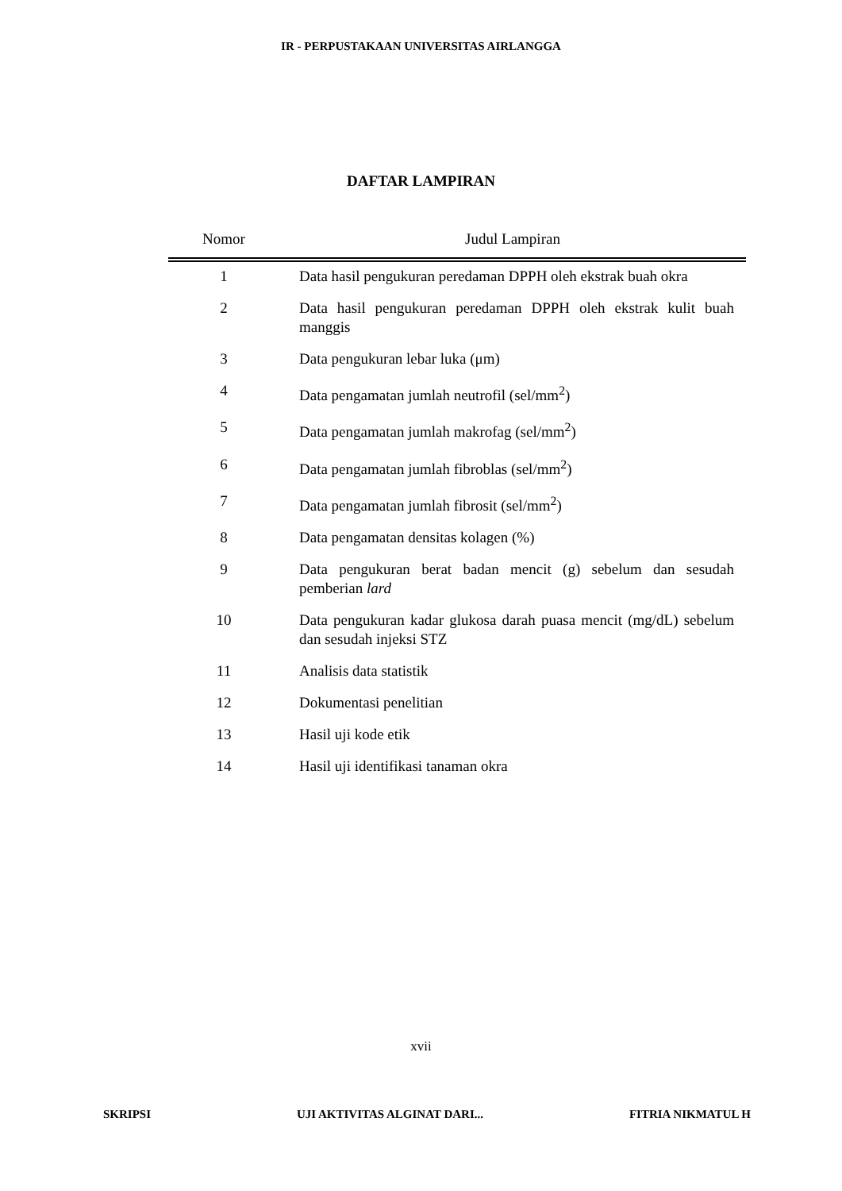IR - PERPUSTAKAAN UNIVERSITAS AIRLANGGA
DAFTAR LAMPIRAN
| Nomor | Judul Lampiran |
| --- | --- |
| 1 | Data hasil pengukuran peredaman DPPH oleh ekstrak buah okra |
| 2 | Data hasil pengukuran peredaman DPPH oleh ekstrak kulit buah manggis |
| 3 | Data pengukuran lebar luka (μm) |
| 4 | Data pengamatan jumlah neutrofil (sel/mm<sup>2</sup>) |
| 5 | Data pengamatan jumlah makrofag (sel/mm<sup>2</sup>) |
| 6 | Data pengamatan jumlah fibroblas (sel/mm<sup>2</sup>) |
| 7 | Data pengamatan jumlah fibrosit (sel/mm<sup>2</sup>) |
| 8 | Data pengamatan densitas kolagen (%) |
| 9 | Data pengukuran berat badan mencit (g) sebelum dan sesudah pemberian lard |
| 10 | Data pengukuran kadar glukosa darah puasa mencit (mg/dL) sebelum dan sesudah injeksi STZ |
| 11 | Analisis data statistik |
| 12 | Dokumentasi penelitian |
| 13 | Hasil uji kode etik |
| 14 | Hasil uji identifikasi tanaman okra |
xvii
SKRIPSI UJI AKTIVITAS ALGINAT DARI... FITRIA NIKMATUL H